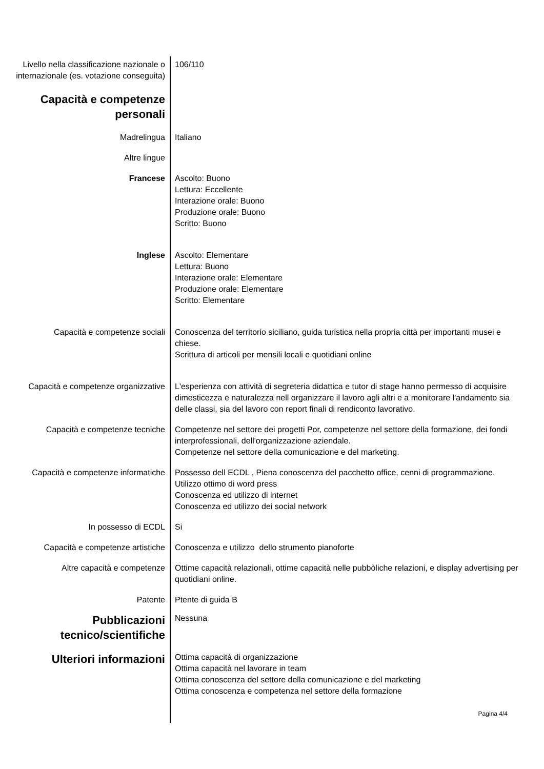Livello nella classificazione nazionale o internazionale (es. votazione conseguita)
106/110
Capacità e competenze personali
Madrelingua Italiano
Altre lingue
Francese Ascolto: Buono
Lettura: Eccellente
Interazione orale: Buono
Produzione orale: Buono
Scritto: Buono
Inglese Ascolto: Elementare
Lettura: Buono
Interazione orale: Elementare
Produzione orale: Elementare
Scritto: Elementare
Capacità e competenze sociali Conoscenza del territorio siciliano, guida turistica nella propria città per importanti musei e chiese.
Scrittura di articoli per mensili locali e quotidiani online
Capacità e competenze organizzative
L'esperienza con attività di segreteria didattica e tutor di stage hanno permesso di acquisire dimesticezza e naturalezza nell organizzare il lavoro agli altri e a monitorare l'andamento sia delle classi, sia del lavoro con report finali di rendiconto lavorativo.
Capacità e competenze tecniche Competenze nel settore dei progetti Por, competenze nel settore della formazione, dei fondi interprofessionali, dell'organizzazione aziendale.
Competenze nel settore della comunicazione e del marketing.
Capacità e competenze informatiche
Possesso dell ECDL , Piena conoscenza del pacchetto office, cenni di programmazione.
Utilizzo ottimo di word press
Conoscenza ed utilizzo di internet
Conoscenza ed utilizzo dei social network
In possesso di ECDL Si
Capacità e competenze artistiche Conoscenza e utilizzo dello strumento pianoforte
Altre capacità e competenze Ottime capacità relazionali, ottime capacità nelle pubbòliche relazioni, e display advertising per quotidiani online.
Patente Ptente di guida B
Pubblicazioni tecnico/scientifiche
Nessuna
Ulteriori informazioni
Ottima capacità di organizzazione
Ottima capacità nel lavorare in team
Ottima conoscenza del settore della comunicazione e del marketing
Ottima conoscenza e competenza nel settore della formazione
Pagina 4/4